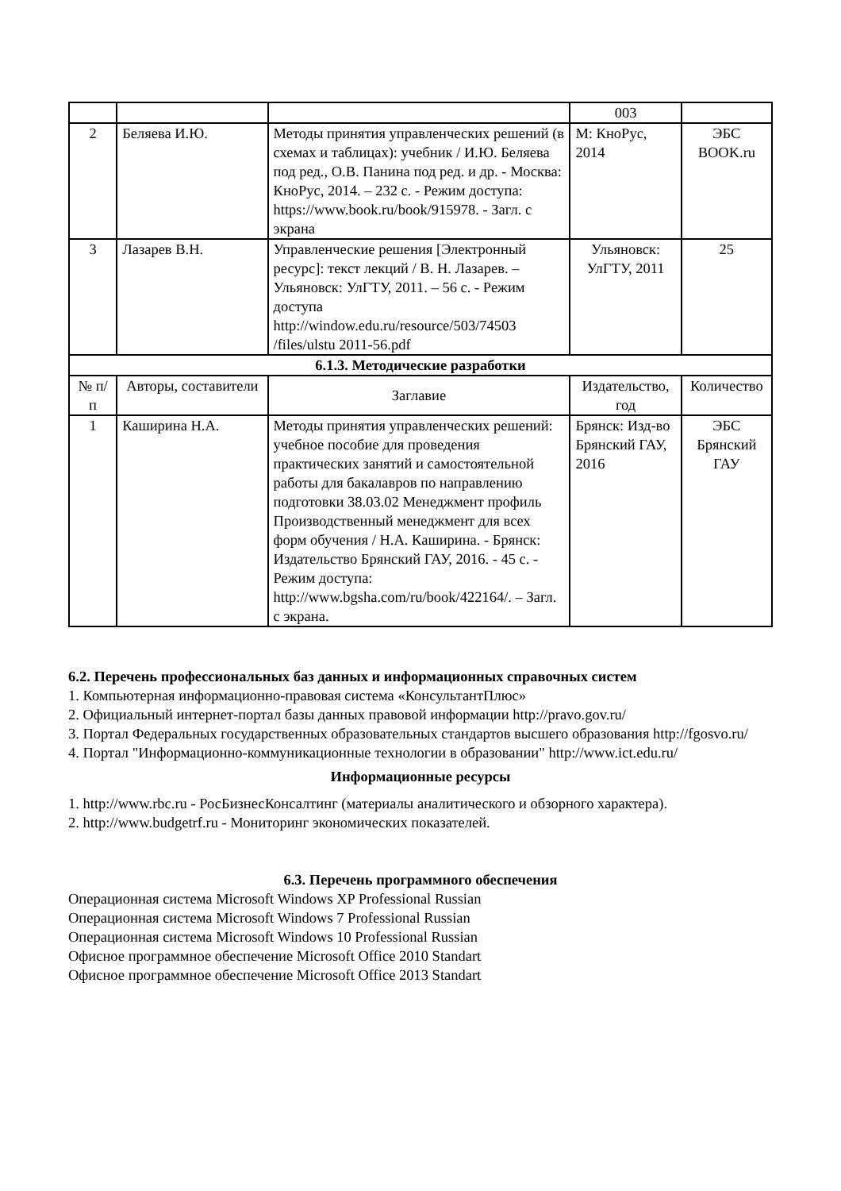| | | | 003 | |
| 2 | Беляева И.Ю. | Методы принятия управленческих решений (в схемах и таблицах): учебник / И.Ю. Беляева под ред., О.В. Панина под ред. и др. - Москва: КноРус, 2014. – 232 с. - Режим доступа: https://www.book.ru/book/915978. - Загл. с экрана | М: КноРус, 2014 | ЭБС BOOK.ru |
| 3 | Лазарев В.Н. | Управленческие решения [Электронный ресурс]: текст лекций / В. Н. Лазарев. – Ульяновск: УлГТУ, 2011. – 56 с. - Режим доступа http://window.edu.ru/resource/503/74503 /files/ulstu 2011-56.pdf | Ульяновск: УлГТУ, 2011 | 25 |
| 6.1.3. Методические разработки | | | | |
| № п/п | Авторы, составители | Заглавие | Издательство, год | Количество |
| 1 | Каширина Н.А. | Методы принятия управленческих решений: учебное пособие для проведения практических занятий и самостоятельной работы для бакалавров по направлению подготовки 38.03.02 Менеджмент профиль Производственный менеджмент для всех форм обучения / Н.А. Каширина. - Брянск: Издательство Брянский ГАУ, 2016. - 45 с. - Режим доступа: http://www.bgsha.com/ru/book/422164/. – Загл. с экрана. | Брянск: Изд-во Брянский ГАУ, 2016 | ЭБС Брянский ГАУ |
6.2. Перечень профессиональных баз данных и информационных справочных систем
1. Компьютерная информационно-правовая система «КонсультантПлюс»
2. Официальный интернет-портал базы данных правовой информации http://pravo.gov.ru/
3. Портал Федеральных государственных образовательных стандартов высшего образования http://fgosvo.ru/
4. Портал "Информационно-коммуникационные технологии в образовании" http://www.ict.edu.ru/
Информационные ресурсы
1. http://www.rbc.ru - РосБизнесКонсалтинг (материалы аналитического и обзорного характера).
2. http://www.budgetrf.ru - Мониторинг экономических показателей.
6.3. Перечень программного обеспечения
Операционная система Microsoft Windows XP Professional Russian
Операционная система Microsoft Windows 7 Professional Russian
Операционная система Microsoft Windows 10 Professional Russian
Офисное программное обеспечение Microsoft Office 2010 Standart
Офисное программное обеспечение Microsoft Office 2013 Standart